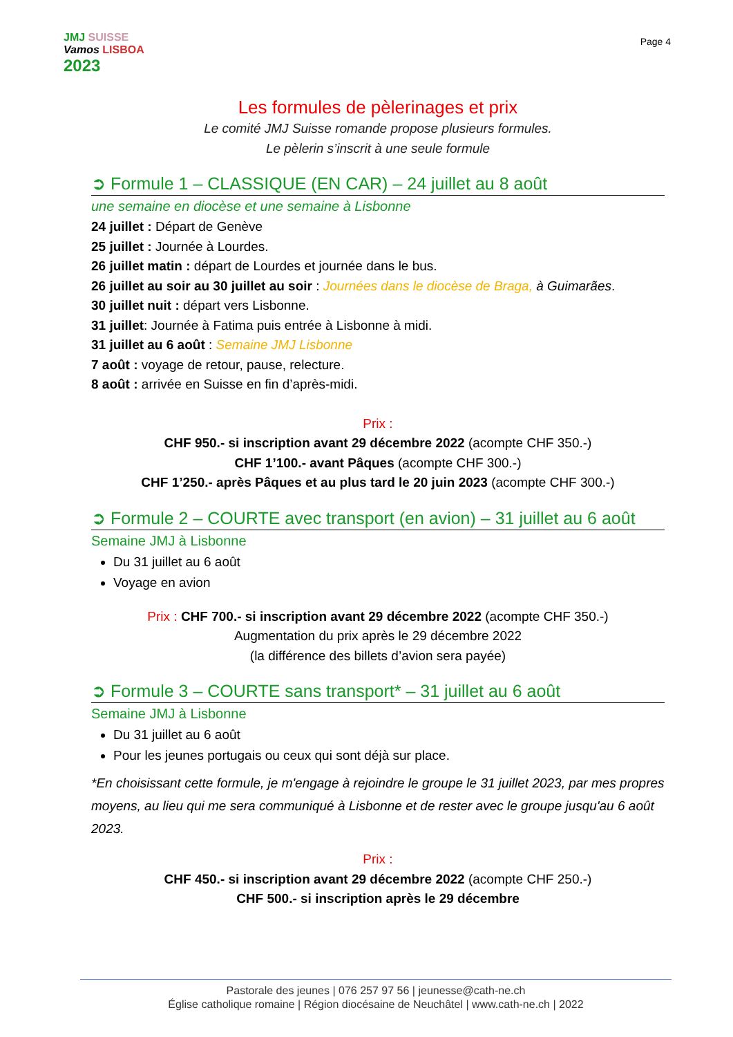JMJ SUISSE
Vamos LISBOA
2023
Page 4
Les formules de pèlerinages et prix
Le comité JMJ Suisse romande propose plusieurs formules.
Le pèlerin s’inscrit à une seule formule
➲ Formule 1 – CLASSIQUE (EN CAR) – 24 juillet au 8 août
une semaine en diocèse et une semaine à Lisbonne
24 juillet : Départ de Genève
25 juillet : Journée à Lourdes.
26 juillet matin : départ de Lourdes et journée dans le bus.
26 juillet au soir au 30 juillet au soir : Journées dans le diocèse de Braga, à Guimarães.
30 juillet nuit : départ vers Lisbonne.
31 juillet: Journée à Fatima puis entrée à Lisbonne à midi.
31 juillet au 6 août : Semaine JMJ Lisbonne
7 août : voyage de retour, pause, relecture.
8 août : arrivée en Suisse en fin d’après-midi.
Prix :
CHF 950.- si inscription avant 29 décembre 2022 (acompte CHF 350.-)
CHF 1’100.- avant Pâques (acompte CHF 300.-)
CHF 1’250.- après Pâques et au plus tard le 20 juin 2023 (acompte CHF 300.-)
➲ Formule 2 – COURTE avec transport (en avion) – 31 juillet au 6 août
Semaine JMJ à Lisbonne
Du 31 juillet au 6 août
Voyage en avion
Prix : CHF 700.- si inscription avant 29 décembre 2022 (acompte CHF 350.-)
Augmentation du prix après le 29 décembre 2022
(la différence des billets d’avion sera payée)
➲ Formule 3 – COURTE sans transport* – 31 juillet au 6 août
Semaine JMJ à Lisbonne
Du 31 juillet au 6 août
Pour les jeunes portugais ou ceux qui sont déjà sur place.
*En choisissant cette formule, je m'engage à rejoindre le groupe le 31 juillet 2023, par mes propres moyens, au lieu qui me sera communiqué à Lisbonne et de rester avec le groupe jusqu'au 6 août 2023.
Prix :
CHF 450.- si inscription avant 29 décembre 2022 (acompte CHF 250.-)
CHF 500.- si inscription après le 29 décembre
Pastorale des jeunes | 076 257 97 56 | jeunesse@cath-ne.ch
Église catholique romaine | Région diocésaine de Neuchâtel | www.cath-ne.ch | 2022